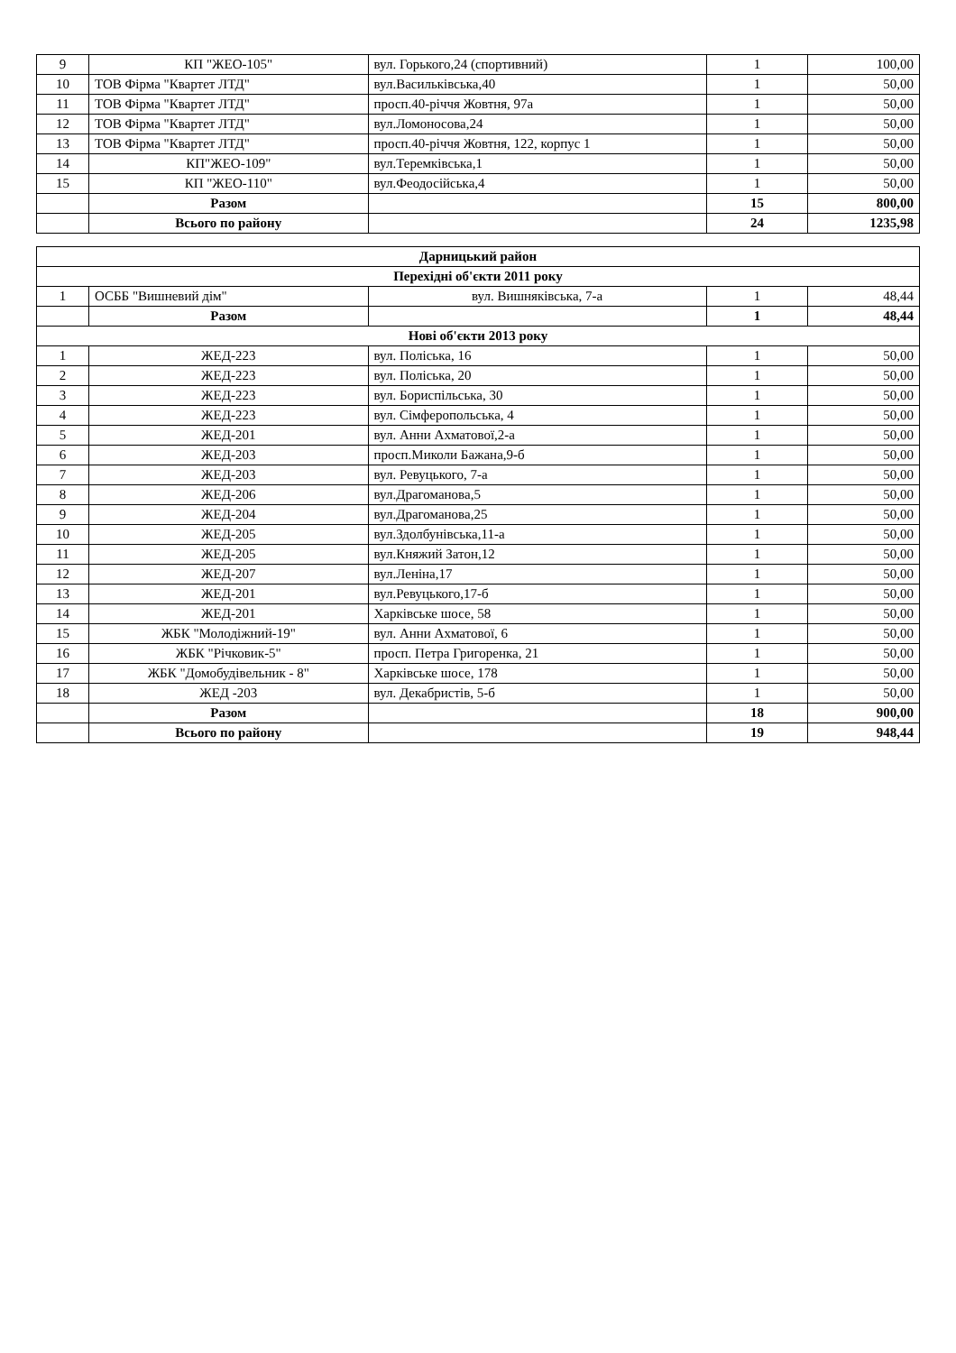| 9 | КП "ЖЕО-105" | вул. Горького,24 (спортивний) | 1 | 100,00 |
| 10 | ТОВ Фірма "Квартет ЛТД" | вул.Васильківська,40 | 1 | 50,00 |
| 11 | ТОВ Фірма "Квартет ЛТД" | просп.40-річчя Жовтня, 97а | 1 | 50,00 |
| 12 | ТОВ Фірма "Квартет ЛТД" | вул.Ломоносова,24 | 1 | 50,00 |
| 13 | ТОВ Фірма "Квартет ЛТД" | просп.40-річчя Жовтня, 122, корпус 1 | 1 | 50,00 |
| 14 | КП"ЖЕО-109" | вул.Теремківська,1 | 1 | 50,00 |
| 15 | КП "ЖЕО-110" | вул.Феодосійська,4 | 1 | 50,00 |
| | Разом | | 15 | 800,00 |
| | Всього по району | | 24 | 1235,98 |
| Дарницький район | | | | |
| --- | --- | --- | --- | --- |
| Перехідні об'єкти 2011 року | | | | |
| 1 | ОСББ "Вишневий дім" | вул. Вишняківська, 7-а | 1 | 48,44 |
| | Разом | | 1 | 48,44 |
| Нові об'єкти 2013 року | | | | |
| 1 | ЖЕД-223 | вул. Поліська, 16 | 1 | 50,00 |
| 2 | ЖЕД-223 | вул. Поліська, 20 | 1 | 50,00 |
| 3 | ЖЕД-223 | вул. Бориспільська, 30 | 1 | 50,00 |
| 4 | ЖЕД-223 | вул. Сімферопольська, 4 | 1 | 50,00 |
| 5 | ЖЕД-201 | вул. Анни Ахматової,2-а | 1 | 50,00 |
| 6 | ЖЕД-203 | просп.Миколи Бажана,9-б | 1 | 50,00 |
| 7 | ЖЕД-203 | вул. Ревуцького, 7-а | 1 | 50,00 |
| 8 | ЖЕД-206 | вул.Драгоманова,5 | 1 | 50,00 |
| 9 | ЖЕД-204 | вул.Драгоманова,25 | 1 | 50,00 |
| 10 | ЖЕД-205 | вул.Здолбунівська,11-а | 1 | 50,00 |
| 11 | ЖЕД-205 | вул.Княжий Затон,12 | 1 | 50,00 |
| 12 | ЖЕД-207 | вул.Леніна,17 | 1 | 50,00 |
| 13 | ЖЕД-201 | вул.Ревуцького,17-б | 1 | 50,00 |
| 14 | ЖЕД-201 | Харківське шосе, 58 | 1 | 50,00 |
| 15 | ЖБК "Молодіжний-19" | вул. Анни Ахматової, 6 | 1 | 50,00 |
| 16 | ЖБК "Річковик-5" | просп. Петра Григоренка, 21 | 1 | 50,00 |
| 17 | ЖБК "Домобудівельник - 8" | Харківське шосе, 178 | 1 | 50,00 |
| 18 | ЖЕД -203 | вул. Декабристів, 5-б | 1 | 50,00 |
| | Разом | | 18 | 900,00 |
| | Всього по району | | 19 | 948,44 |